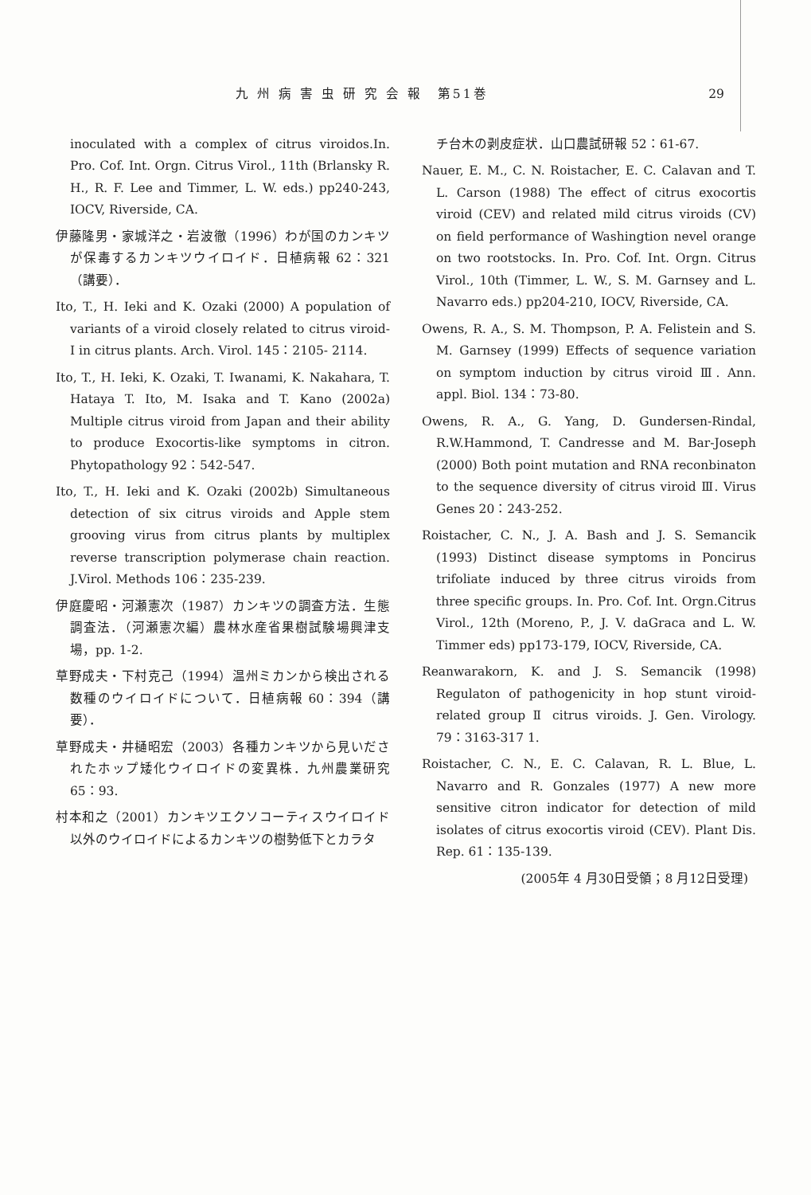九 州 病 害 虫 研 究 会 報　第51巻 29
inoculated with a complex of citrus viroidos.In. Pro. Cof. Int. Orgn. Citrus Virol., 11th (Brlansky R. H., R. F. Lee and Timmer, L. W. eds.) pp240-243, IOCV, Riverside, CA.
伊藤隆男・家城洋之・岩波徹（1996）わが国のカンキツが保毒するカンキツウイロイド．日植病報 62：321（講要）．
Ito, T., H. Ieki and K. Ozaki (2000) A population of variants of a viroid closely related to citrus viroid- I in citrus plants. Arch. Virol. 145：2105- 2114.
Ito, T., H. Ieki, K. Ozaki, T. Iwanami, K. Nakahara, T. Hataya T. Ito, M. Isaka and T. Kano (2002a) Multiple citrus viroid from Japan and their ability to produce Exocortis-like symptoms in citron. Phytopathology 92：542-547.
Ito, T., H. Ieki and K. Ozaki (2002b) Simultaneous detection of six citrus viroids and Apple stem grooving virus from citrus plants by multiplex reverse transcription polymerase chain reaction. J.Virol. Methods 106：235-239.
伊庭慶昭・河瀬憲次（1987）カンキツの調査方法．生態調査法．（河瀬憲次編）農林水産省果樹試験場興津支場，pp. 1-2.
草野成夫・下村克己（1994）温州ミカンから検出される数種のウイロイドについて．日植病報 60：394（講要）．
草野成夫・井樋昭宏（2003）各種カンキツから見いだされたホップ矮化ウイロイドの変異株．九州農業研究 65：93.
村本和之（2001）カンキツエクソコーティスウイロイド以外のウイロイドによるカンキツの樹勢低下とカラタ
チ台木の剥皮症状．山口農試研報 52：61-67.
Nauer, E. M., C. N. Roistacher, E. C. Calavan and T. L. Carson (1988) The effect of citrus exocortis viroid (CEV) and related mild citrus viroids (CV) on field performance of Washingtion nevel orange on two rootstocks. In. Pro. Cof. Int. Orgn. Citrus Virol., 10th (Timmer, L. W., S. M. Garnsey and L. Navarro eds.) pp204-210, IOCV, Riverside, CA.
Owens, R. A., S. M. Thompson, P. A. Felistein and S. M. Garnsey (1999) Effects of sequence variation on symptom induction by citrus viroid Ⅲ. Ann. appl. Biol. 134：73-80.
Owens, R. A., G. Yang, D. Gundersen-Rindal, R.W.Hammond, T. Candresse and M. Bar-Joseph (2000) Both point mutation and RNA reconbinaton to the sequence diversity of citrus viroid Ⅲ. Virus Genes 20：243-252.
Roistacher, C. N., J. A. Bash and J. S. Semancik (1993) Distinct disease symptoms in Poncirus trifoliate induced by three citrus viroids from three specific groups. In. Pro. Cof. Int. Orgn.Citrus Virol., 12th (Moreno, P., J. V. daGraca and L. W. Timmer eds) pp173-179, IOCV, Riverside, CA.
Reanwarakorn, K. and J. S. Semancik (1998) Regulaton of pathogenicity in hop stunt viroid-related group Ⅱ citrus viroids. J. Gen. Virology. 79：3163-317 1.
Roistacher, C. N., E. C. Calavan, R. L. Blue, L. Navarro and R. Gonzales (1977) A new more sensitive citron indicator for detection of mild isolates of citrus exocortis viroid (CEV). Plant Dis. Rep. 61：135-139.
(2005年 4 月30日受領；8 月12日受理)